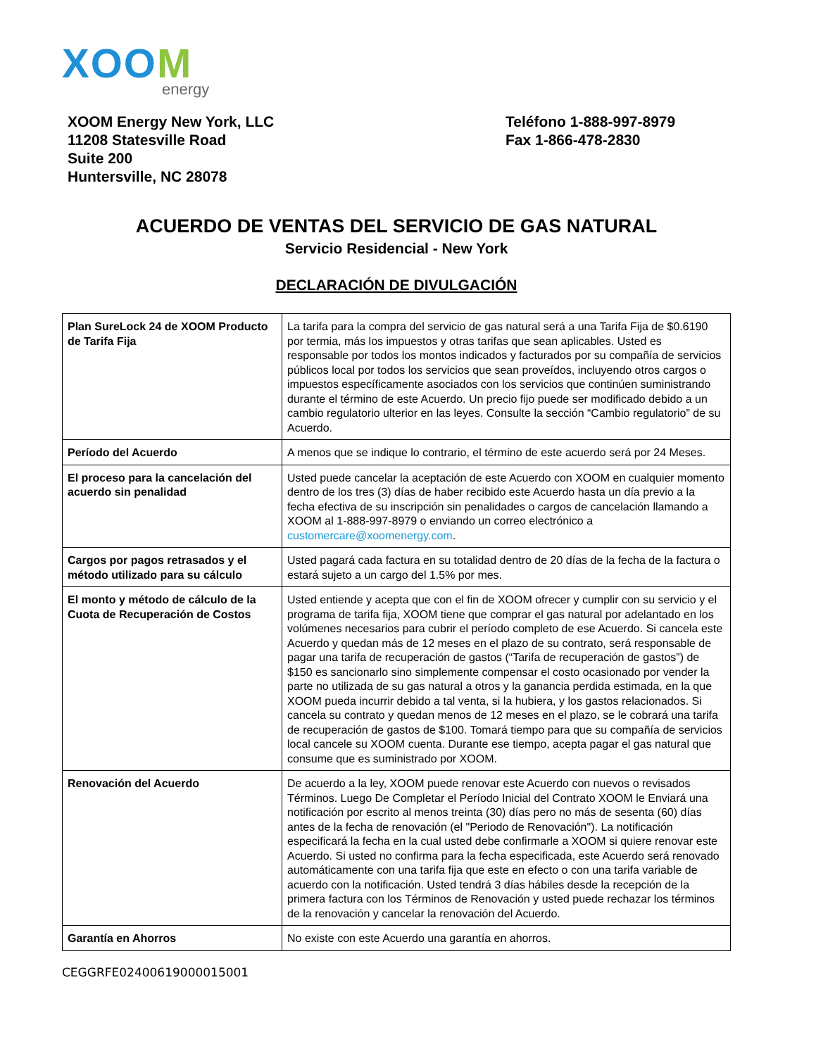XOOM
energy
XOOM Energy New York, LLC
11208 Statesville Road
Suite 200
Huntersville, NC 28078
Teléfono 1-888-997-8979
Fax 1-866-478-2830
ACUERDO DE VENTAS DEL SERVICIO DE GAS NATURAL
Servicio Residencial - New York
DECLARACIÓN DE DIVULGACIÓN
| Plan SureLock 24 de XOOM Producto de Tarifa Fija | La tarifa para la compra del servicio de gas natural será a una Tarifa Fija de $0.6190 por termia, más los impuestos y otras tarifas que sean aplicables. Usted es responsable por todos los montos indicados y facturados por su compañía de servicios públicos local por todos los servicios que sean proveídos, incluyendo otros cargos o impuestos específicamente asociados con los servicios que continúen suministrando durante el término de este Acuerdo. Un precio fijo puede ser modificado debido a un cambio regulatorio ulterior en las leyes. Consulte la sección “Cambio regulatorio” de su Acuerdo. |
| Período del Acuerdo | A menos que se indique lo contrario, el término de este acuerdo será por 24 Meses. |
| El proceso para la cancelación del acuerdo sin penalidad | Usted puede cancelar la aceptación de este Acuerdo con XOOM en cualquier momento dentro de los tres (3) días de haber recibido este Acuerdo hasta un día previo a la fecha efectiva de su inscripción sin penalidades o cargos de cancelación llamando a XOOM al 1-888-997-8979 o enviando un correo electrónico a customercare@xoomenergy.com . |
| Cargos por pagos retrasados y el método utilizado para su cálculo | Usted pagará cada factura en su totalidad dentro de 20 días de la fecha de la factura o estará sujeto a un cargo del 1.5% por mes. |
| El monto y método de cálculo de la Cuota de Recuperación de Costos | Usted entiende y acepta que con el fin de XOOM ofrecer y cumplir con su servicio y el programa de tarifa fija, XOOM tiene que comprar el gas natural por adelantado en los volúmenes necesarios para cubrir el período completo de ese Acuerdo. Si cancela este Acuerdo y quedan más de 12 meses en el plazo de su contrato, será responsable de pagar una tarifa de recuperación de gastos (“Tarifa de recuperación de gastos”) de $150 es sancionarlo sino simplemente compensar el costo ocasionado por vender la parte no utilizada de su gas natural a otros y la ganancia perdida estimada, en la que XOOM pueda incurrir debido a tal venta, si la hubiera, y los gastos relacionados. Si cancela su contrato y quedan menos de 12 meses en el plazo, se le cobrará una tarifa de recuperación de gastos de $100. Tomará tiempo para que su compañía de servicios local cancele su XOOM cuenta. Durante ese tiempo, acepta pagar el gas natural que consume que es suministrado por XOOM. |
| Renovación del Acuerdo | De acuerdo a la ley, XOOM puede renovar este Acuerdo con nuevos o revisados Términos. Luego De Completar el Período Inicial del Contrato XOOM le Enviará una notificación por escrito al menos treinta (30) días pero no más de sesenta (60) días antes de la fecha de renovación (el "Periodo de Renovación"). La notificación especificará la fecha en la cual usted debe confirmarle a XOOM si quiere renovar este Acuerdo. Si usted no confirma para la fecha especificada, este Acuerdo será renovado automáticamente con una tarifa fija que este en efecto o con una tarifa variable de acuerdo con la notificación. Usted tendrá 3 días hábiles desde la recepción de la primera factura con los Términos de Renovación y usted puede rechazar los términos de la renovación y cancelar la renovación del Acuerdo. |
| Garantía en Ahorros | No existe con este Acuerdo una garantía en ahorros. |
CEGGRFE02400619000015001